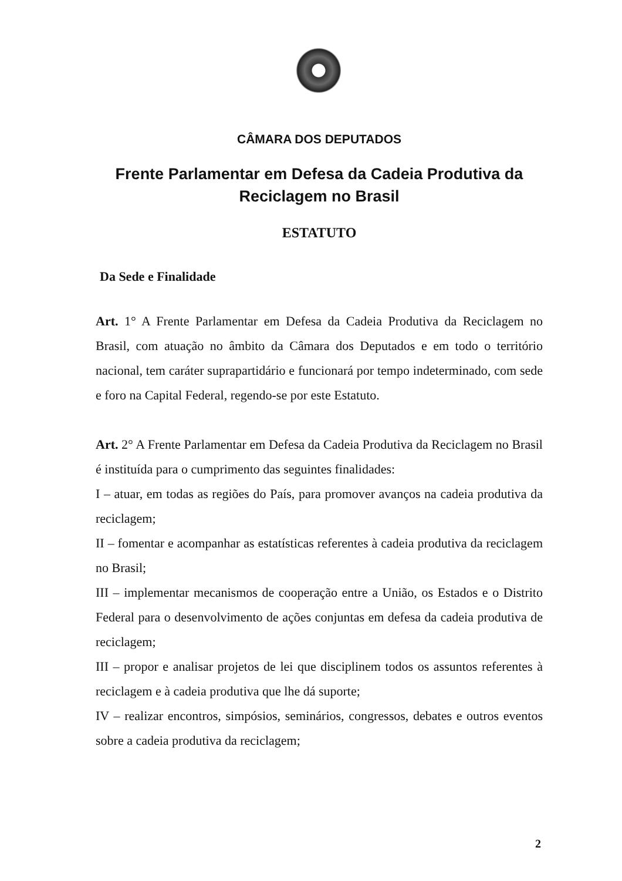CÂMARA DOS DEPUTADOS
Frente Parlamentar em Defesa da Cadeia Produtiva da Reciclagem no Brasil
ESTATUTO
Da Sede e Finalidade
Art. 1° A Frente Parlamentar em Defesa da Cadeia Produtiva da Reciclagem no Brasil, com atuação no âmbito da Câmara dos Deputados e em todo o território nacional, tem caráter suprapartidário e funcionará por tempo indeterminado, com sede e foro na Capital Federal, regendo-se por este Estatuto.
Art. 2° A Frente Parlamentar em Defesa da Cadeia Produtiva da Reciclagem no Brasil é instituída para o cumprimento das seguintes finalidades:
I – atuar, em todas as regiões do País, para promover avanços na cadeia produtiva da reciclagem;
II – fomentar e acompanhar as estatísticas referentes à cadeia produtiva da reciclagem no Brasil;
III – implementar mecanismos de cooperação entre a União, os Estados e o Distrito Federal para o desenvolvimento de ações conjuntas em defesa da cadeia produtiva de reciclagem;
III – propor e analisar projetos de lei que disciplinem todos os assuntos referentes à reciclagem e à cadeia produtiva que lhe dá suporte;
IV – realizar encontros, simpósios, seminários, congressos, debates e outros eventos sobre a cadeia produtiva da reciclagem;
2